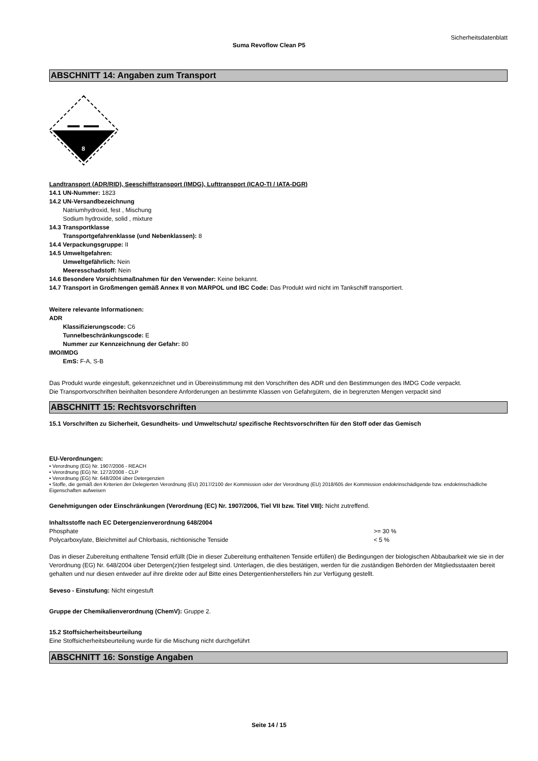Sicherheitsdatenblatt
Suma Revoflow Clean P5
ABSCHNITT 14: Angaben zum Transport
8
Landtransport (ADR/RID), Seeschiffstransport (IMDG), Lufttransport (ICAO-TI / IATA-DGR)
14.1 UN-Nummer: 1823
14.2 UN-Versandbezeichnung
Natriumhydroxid, fest , Mischung
Sodium hydroxide, solid , mixture
14.3 Transportklasse
Transportgefahrenklasse (und Nebenklassen): 8
14.4 Verpackungsgruppe: II
14.5 Umweltgefahren:
Umweltgefährlich: Nein
Meeresschadstoff: Nein
14.6 Besondere Vorsichtsmaßnahmen für den Verwender: Keine bekannt.
14.7 Transport in Großmengen gemäß Annex II von MARPOL und IBC Code: Das Produkt wird nicht im Tankschiff transportiert.
Weitere relevante Informationen:
ADR
Klassifizierungscode: C6
Tunnelbeschränkungscode: E
Nummer zur Kennzeichnung der Gefahr: 80
IMO/IMDG
EmS: F-A, S-B
Das Produkt wurde eingestuft, gekennzeichnet und in Übereinstimmung mit den Vorschriften des ADR und den Bestimmungen des IMDG Code verpackt.
Die Transportvorschriften beinhalten besondere Anforderungen an bestimmte Klassen von Gefahrgütern, die in begrenzten Mengen verpackt sind
ABSCHNITT 15: Rechtsvorschriften
15.1 Vorschriften zu Sicherheit, Gesundheits- und Umweltschutz/ spezifische Rechtsvorschriften für den Stoff oder das Gemisch
EU-Verordnungen:
• Verordnung (EG) Nr. 1907/2006 - REACH
• Verordnung (EG) Nr. 1272/2008 - CLP
• Verordnung (EG) Nr. 648/2004 über Detergenzien
• Stoffe, die gemäß den Kriterien der Delegierten Verordnung (EU) 2017/2100 der Kommission oder der Verordnung (EU) 2018/605 der Kommission endokrinschädigende bzw. endokrinschädliche Eigenschaften aufweisen
Genehmigungen oder Einschränkungen (Verordnung (EC) Nr. 1907/2006, Tiel VII bzw. Titel VIII): Nicht zutreffend.
Inhaltsstoffe nach EC Detergenzienverordnung 648/2004
| Phosphate | >= 30 % |
| Polycarboxylate, Bleichmittel auf Chlorbasis, nichtionische Tenside | < 5 % |
Das in dieser Zubereitung enthaltene Tensid erfüllt (Die in dieser Zubereitung enthaltenen Tenside erfüllen) die Bedingungen der biologischen Abbaubarkeit wie sie in der Verordnung (EG) Nr. 648/2004 über Detergen(z)tien festgelegt sind. Unterlagen, die dies bestätigen, werden für die zuständigen Behörden der Mitgliedsstaaten bereit gehalten und nur diesen entweder auf ihre direkte oder auf Bitte eines Detergentienherstellers hin zur Verfügung gestellt.
Seveso - Einstufung: Nicht eingestuft
Gruppe der Chemikalienverordnung (ChemV): Gruppe 2.
15.2 Stoffsicherheitsbeurteilung
Eine Stoffsicherheitsbeurteilung wurde für die Mischung nicht durchgeführt
ABSCHNITT 16: Sonstige Angaben
Seite 14 / 15